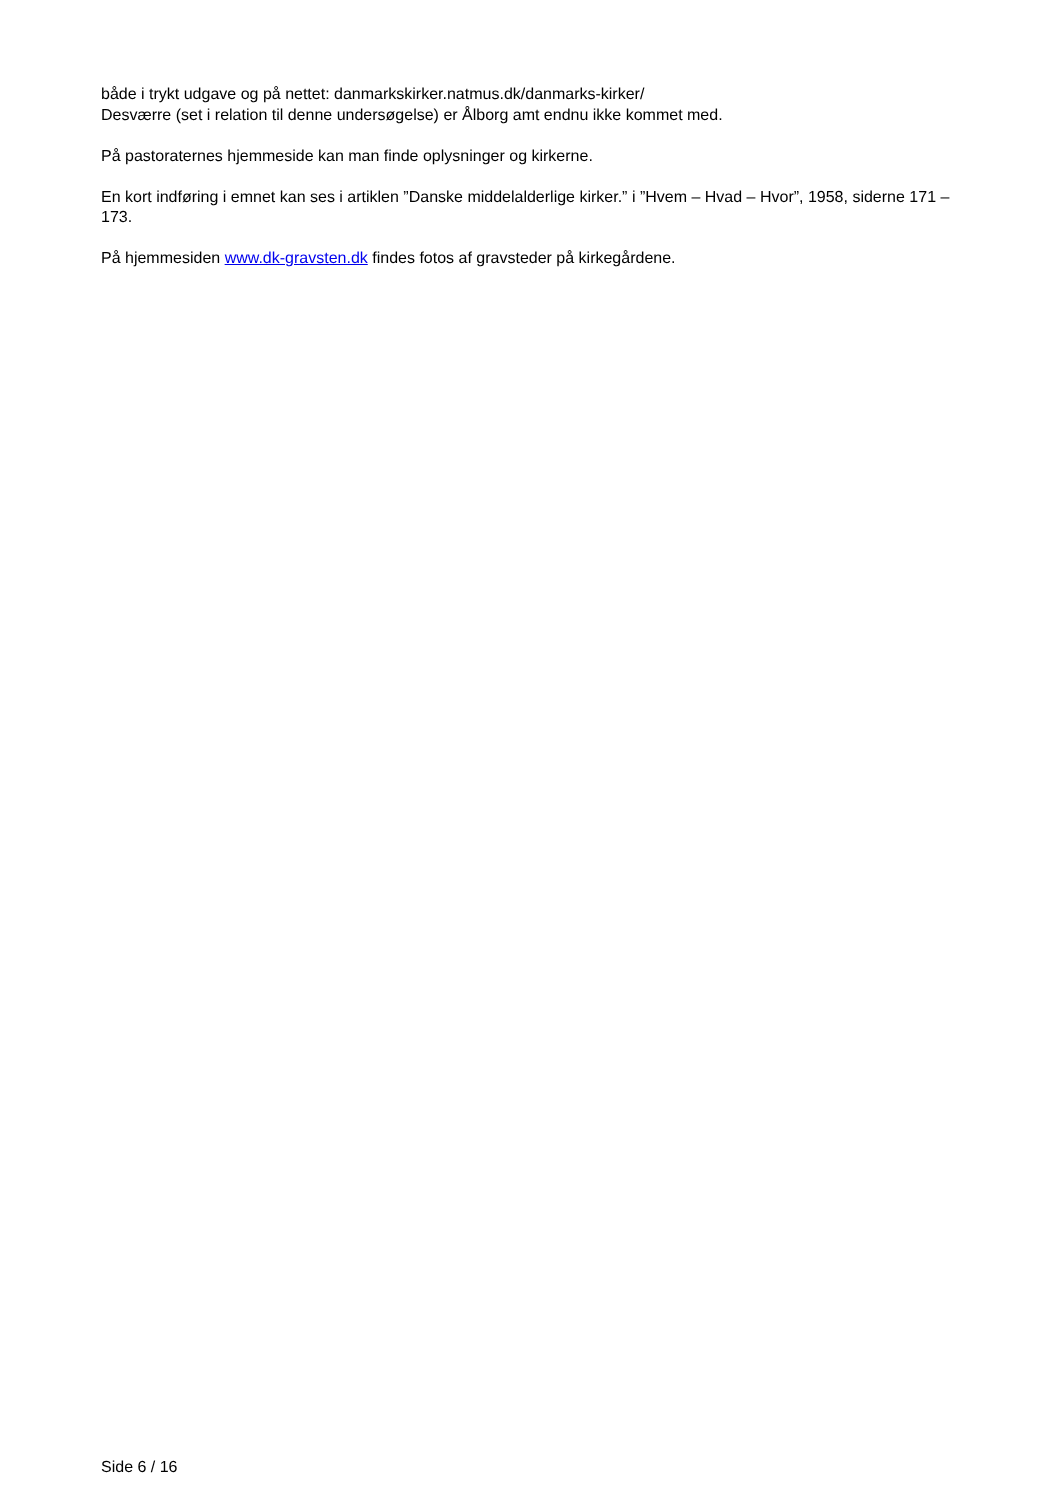både i trykt udgave og på nettet: danmarkskirker.natmus.dk/danmarks-kirker/
Desværre (set i relation til denne undersøgelse) er Ålborg amt endnu ikke kommet med.
På pastoraternes hjemmeside kan man finde oplysninger og kirkerne.
En kort indføring i emnet kan ses i artiklen ”Danske middelalderlige kirker.” i ”Hvem – Hvad – Hvor”, 1958, siderne 171 – 173.
På hjemmesiden www.dk-gravsten.dk findes fotos af gravsteder på kirkegårdene.
Side 6 / 16